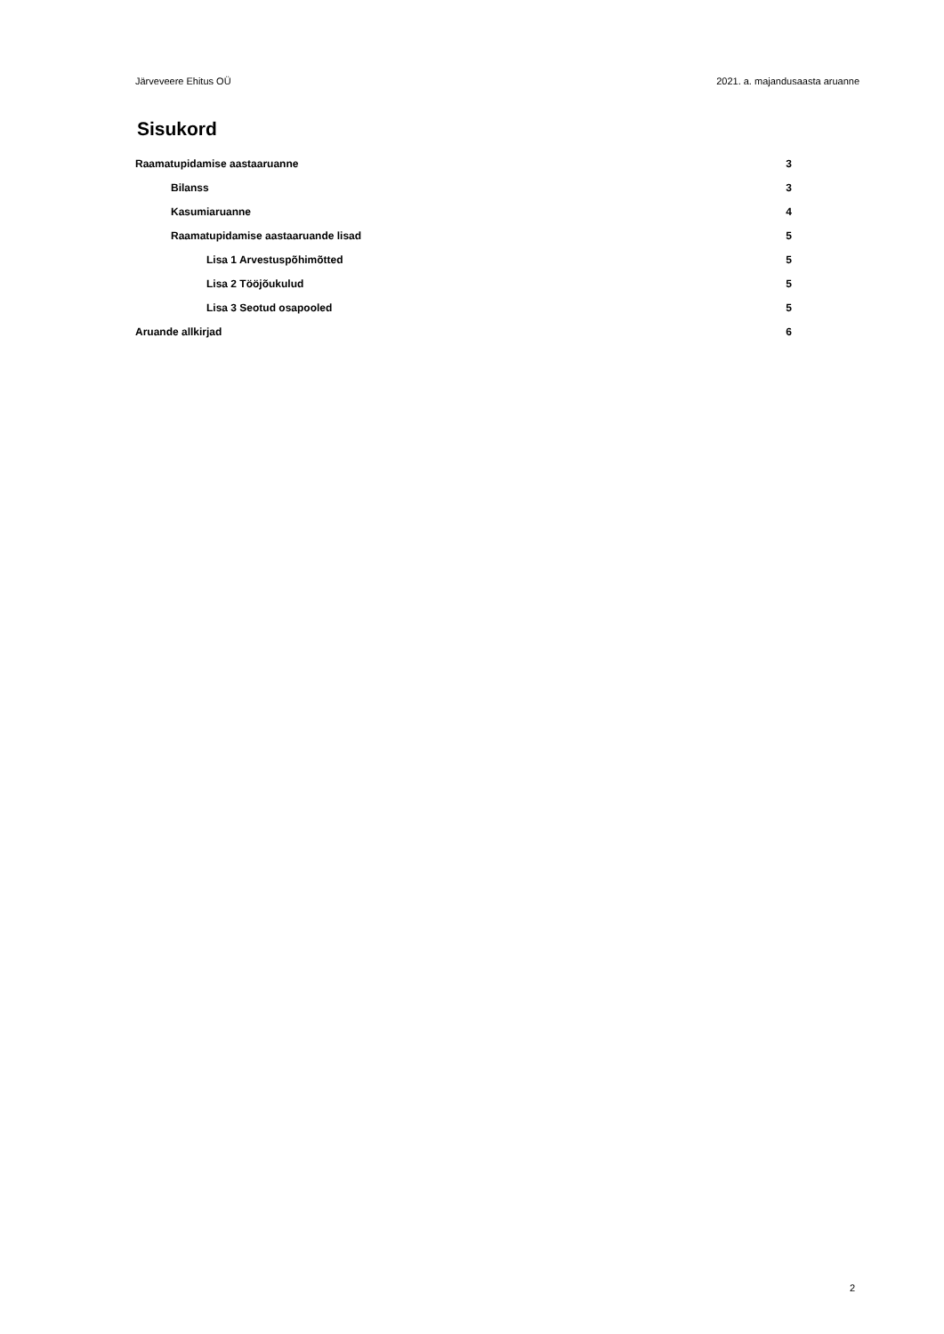Järveveere Ehitus OÜ 2021. a. majandusaasta aruanne
Sisukord
Raamatupidamise aastaaruanne 3
Bilanss 3
Kasumiaruanne 4
Raamatupidamise aastaaruande lisad 5
Lisa 1 Arvestuspõhimõtted 5
Lisa 2 Tööjõukulud 5
Lisa 3 Seotud osapooled 5
Aruande allkirjad 6
2